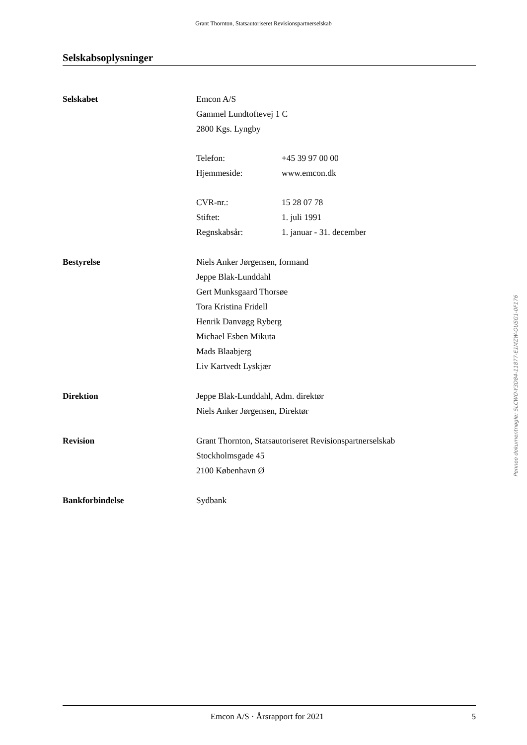Grant Thornton, Statsautoriseret Revisionspartnerselskab
Selskabsoplysninger
Selskabet Emcon A/S
Gammel Lundtoftevej 1 C
2800 Kgs. Lyngby
Telefon: +45 39 97 00 00
Hjemmeside: www.emcon.dk
CVR-nr.: 15 28 07 78
Stiftet: 1. juli 1991
Regnskabsår: 1. januar - 31. december
Bestyrelse Niels Anker Jørgensen, formand
Jeppe Blak-Lunddahl
Gert Munksgaard Thorsøe
Tora Kristina Fridell
Henrik Danvøgg Ryberg
Michael Esben Mikuta
Mads Blaabjerg
Liv Kartvedt Lyskjær
Direktion Jeppe Blak-Lunddahl, Adm. direktør
Niels Anker Jørgensen, Direktør
Revision Grant Thornton, Statsautoriseret Revisionspartnerselskab
Stockholmsgade 45
2100 København Ø
Bankforbindelse Sydbank
Penneo dokumentnøgle: 5LCWO-Y3D84-11877-E1MZW-OUSG1-0F176
Emcon A/S · Årsrapport for 2021 5